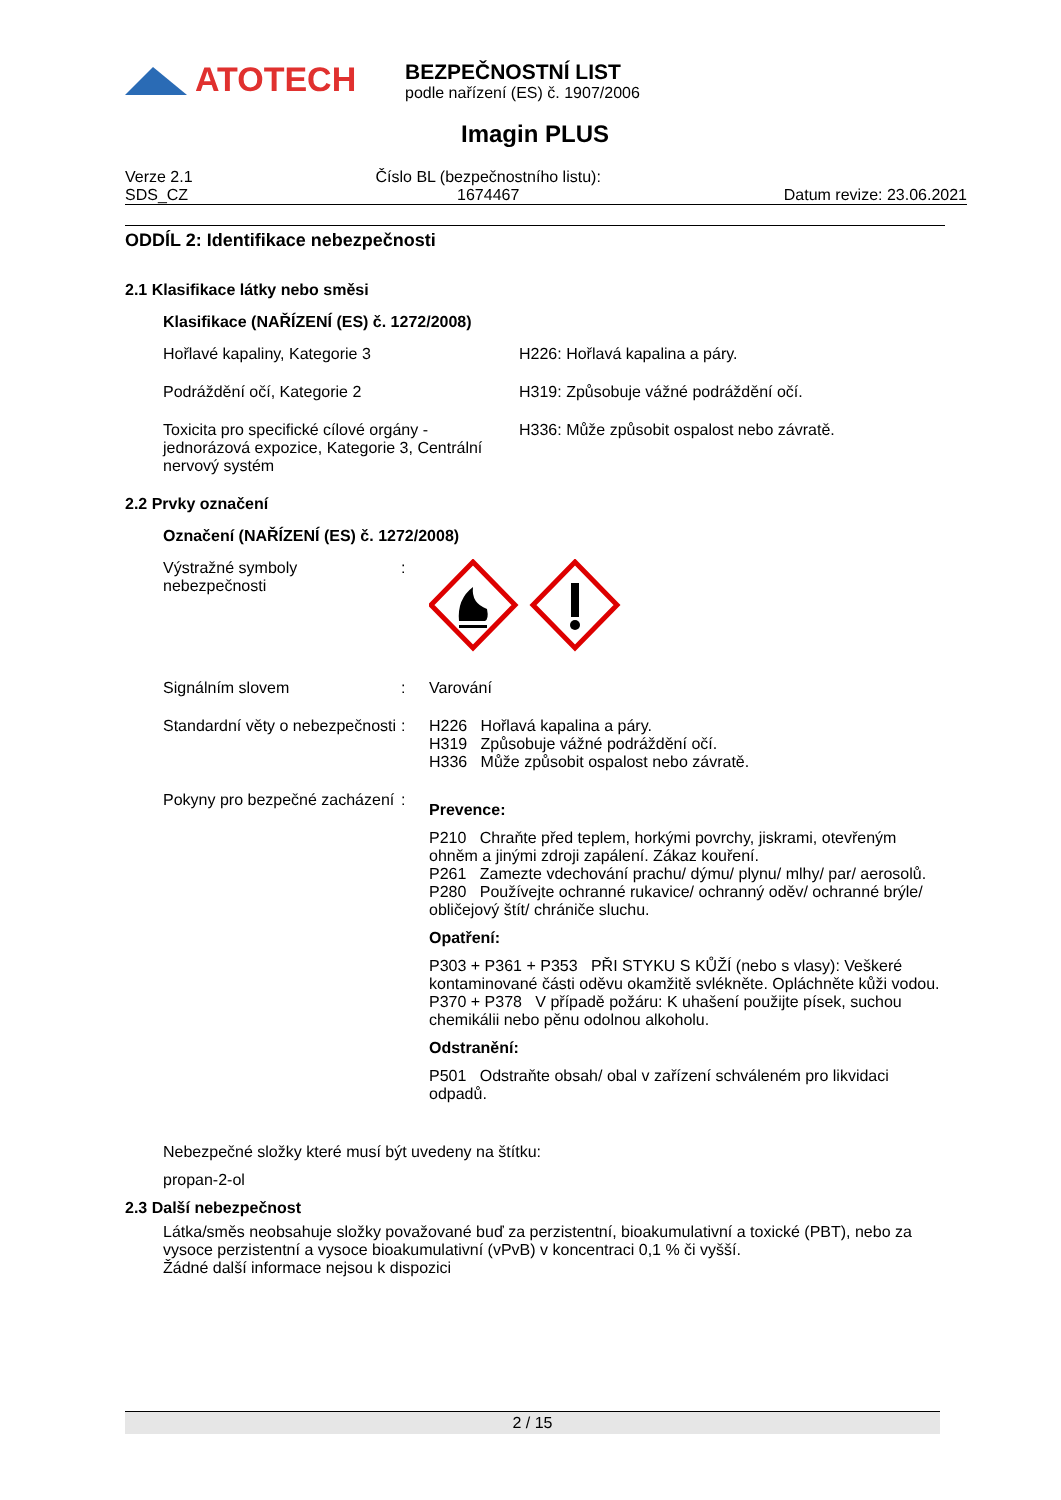ATOTECH
BEZPEČNOSTNÍ LIST
podle nařízení (ES) č. 1907/2006
Imagin PLUS
Verze 2.1
SDS_CZ
Číslo BL (bezpečnostního listu):
1674467
Datum revize: 23.06.2021
ODDÍL 2: Identifikace nebezpečnosti
2.1 Klasifikace látky nebo směsi
Klasifikace (NAŘÍZENÍ (ES) č. 1272/2008)
Hořlavé kapaliny, Kategorie 3 H226: Hořlavá kapalina a páry.
Podráždění očí, Kategorie 2 H319: Způsobuje vážné podráždění očí.
Toxicita pro specifické cílové orgány - jednorázová expozice, Kategorie 3, Centrální nervový systém
H336: Může způsobit ospalost nebo závratě.
2.2 Prvky označení
Označení (NAŘÍZENÍ (ES) č. 1272/2008)
Výstražné symboly nebezpečnosti
:
Signálním slovem : Varování
Standardní věty o nebezpečnosti
: H226 Hořlavá kapalina a páry.
H319 Způsobuje vážné podráždění očí.
H336 Může způsobit ospalost nebo závratě.
Pokyny pro bezpečné zacházení
:
Prevence:
P210 Chraňte před teplem, horkými povrchy, jiskrami, otevřeným ohněm a jinými zdroji zapálení. Zákaz kouření.
P261 Zamezte vdechování prachu/ dýmu/ plynu/ mlhy/ par/ aerosolů.
P280 Používejte ochranné rukavice/ ochranný oděv/ ochranné brýle/ obličejový štít/ chrániče sluchu.
Opatření:
P303 + P361 + P353 PŘI STYKU S KŮŽÍ (nebo s vlasy): Veškeré kontaminované části oděvu okamžitě svlékněte. Opláchněte kůži vodou.
P370 + P378 V případě požáru: K uhašení použijte písek, suchou chemikálii nebo pěnu odolnou alkoholu.
Odstranění:
P501 Odstraňte obsah/ obal v zařízení schváleném pro likvidaci odpadů.
Nebezpečné složky které musí být uvedeny na štítku:
propan-2-ol
2.3 Další nebezpečnost
Látka/směs neobsahuje složky považované buď za perzistentní, bioakumulativní a toxické (PBT), nebo za vysoce perzistentní a vysoce bioakumulativní (vPvB) v koncentraci 0,1 % či vyšší.
Žádné další informace nejsou k dispozici
2 / 15